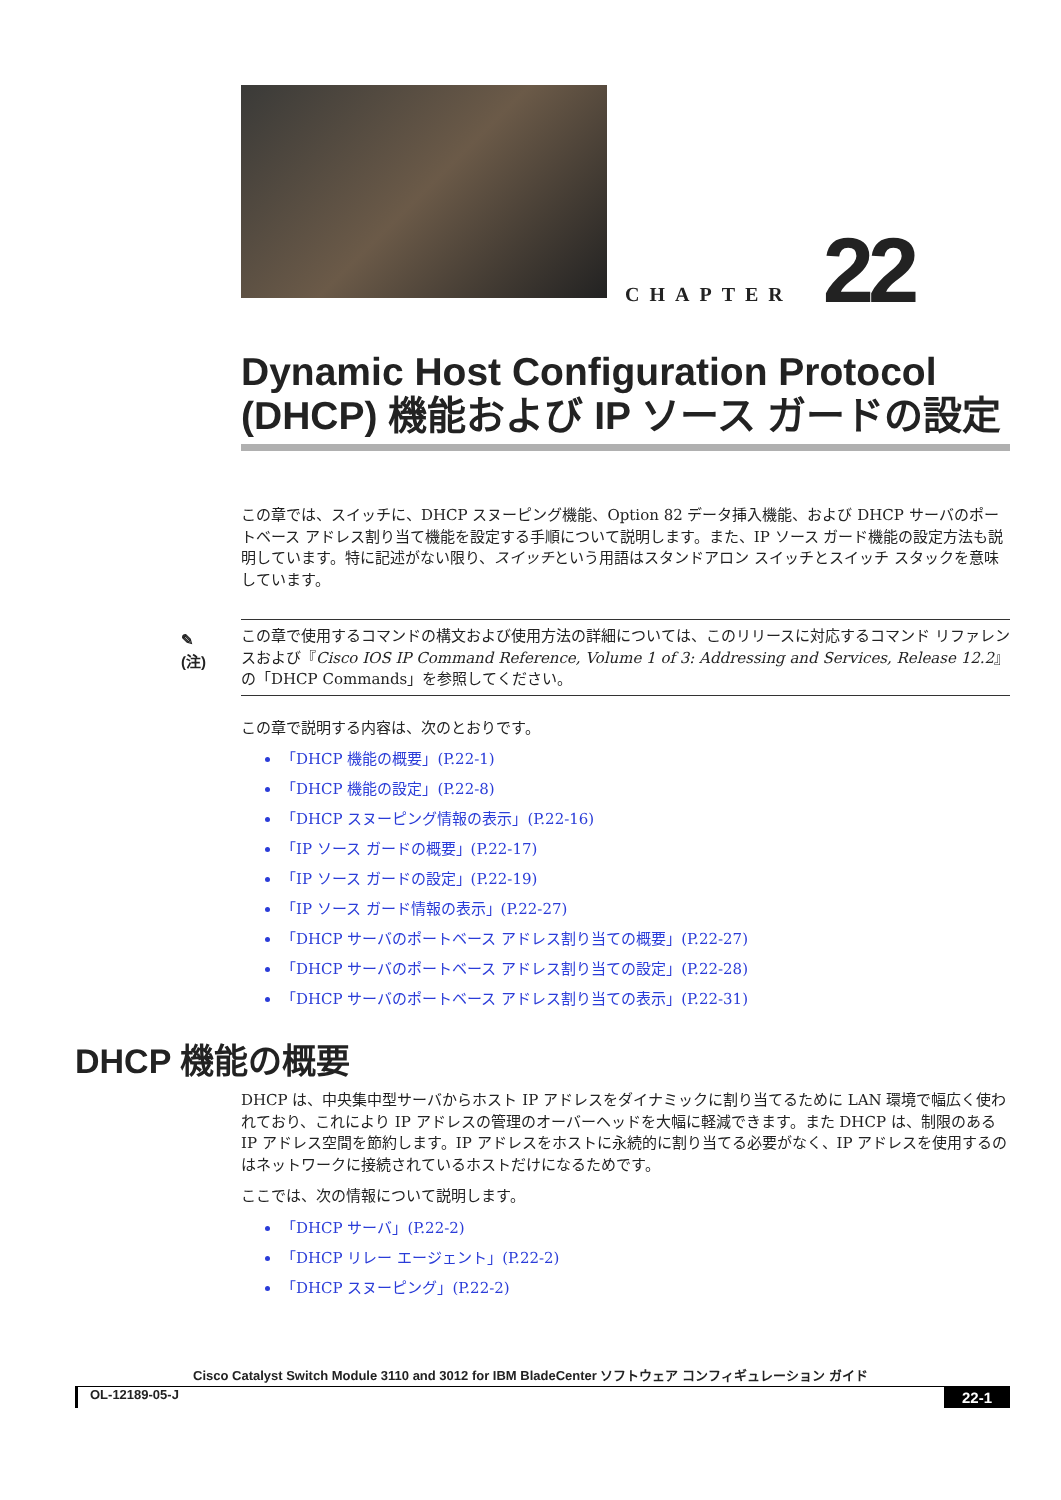CHAPTER 22
Dynamic Host Configuration Protocol (DHCP) 機能および IP ソース ガードの設定
この章では、スイッチに、DHCP スヌーピング機能、Option 82 データ挿入機能、および DHCP サーバのポートベース アドレス割り当て機能を設定する手順について説明します。また、IP ソース ガード機能の設定方法も説明しています。特に記述がない限り、スイッチという用語はスタンドアロン スイッチとスイッチ スタックを意味しています。
✎
(注)
この章で使用するコマンドの構文および使用方法の詳細については、このリリースに対応するコマンド リファレンスおよび『Cisco IOS IP Command Reference, Volume 1 of 3: Addressing and Services, Release 12.2』の「DHCP Commands」を参照してください。
この章で説明する内容は、次のとおりです。
「DHCP 機能の概要」(P.22-1)
「DHCP 機能の設定」(P.22-8)
「DHCP スヌーピング情報の表示」(P.22-16)
「IP ソース ガードの概要」(P.22-17)
「IP ソース ガードの設定」(P.22-19)
「IP ソース ガード情報の表示」(P.22-27)
「DHCP サーバのポートベース アドレス割り当ての概要」(P.22-27)
「DHCP サーバのポートベース アドレス割り当ての設定」(P.22-28)
「DHCP サーバのポートベース アドレス割り当ての表示」(P.22-31)
DHCP 機能の概要
DHCP は、中央集中型サーバからホスト IP アドレスをダイナミックに割り当てるために LAN 環境で幅広く使われており、これにより IP アドレスの管理のオーバーヘッドを大幅に軽減できます。また DHCP は、制限のある IP アドレス空間を節約します。IP アドレスをホストに永続的に割り当てる必要がなく、IP アドレスを使用するのはネットワークに接続されているホストだけになるためです。
ここでは、次の情報について説明します。
「DHCP サーバ」(P.22-2)
「DHCP リレー エージェント」(P.22-2)
「DHCP スヌーピング」(P.22-2)
Cisco Catalyst Switch Module 3110 and 3012 for IBM BladeCenter ソフトウェア コンフィギュレーション ガイド
OL-12189-05-J 22-1